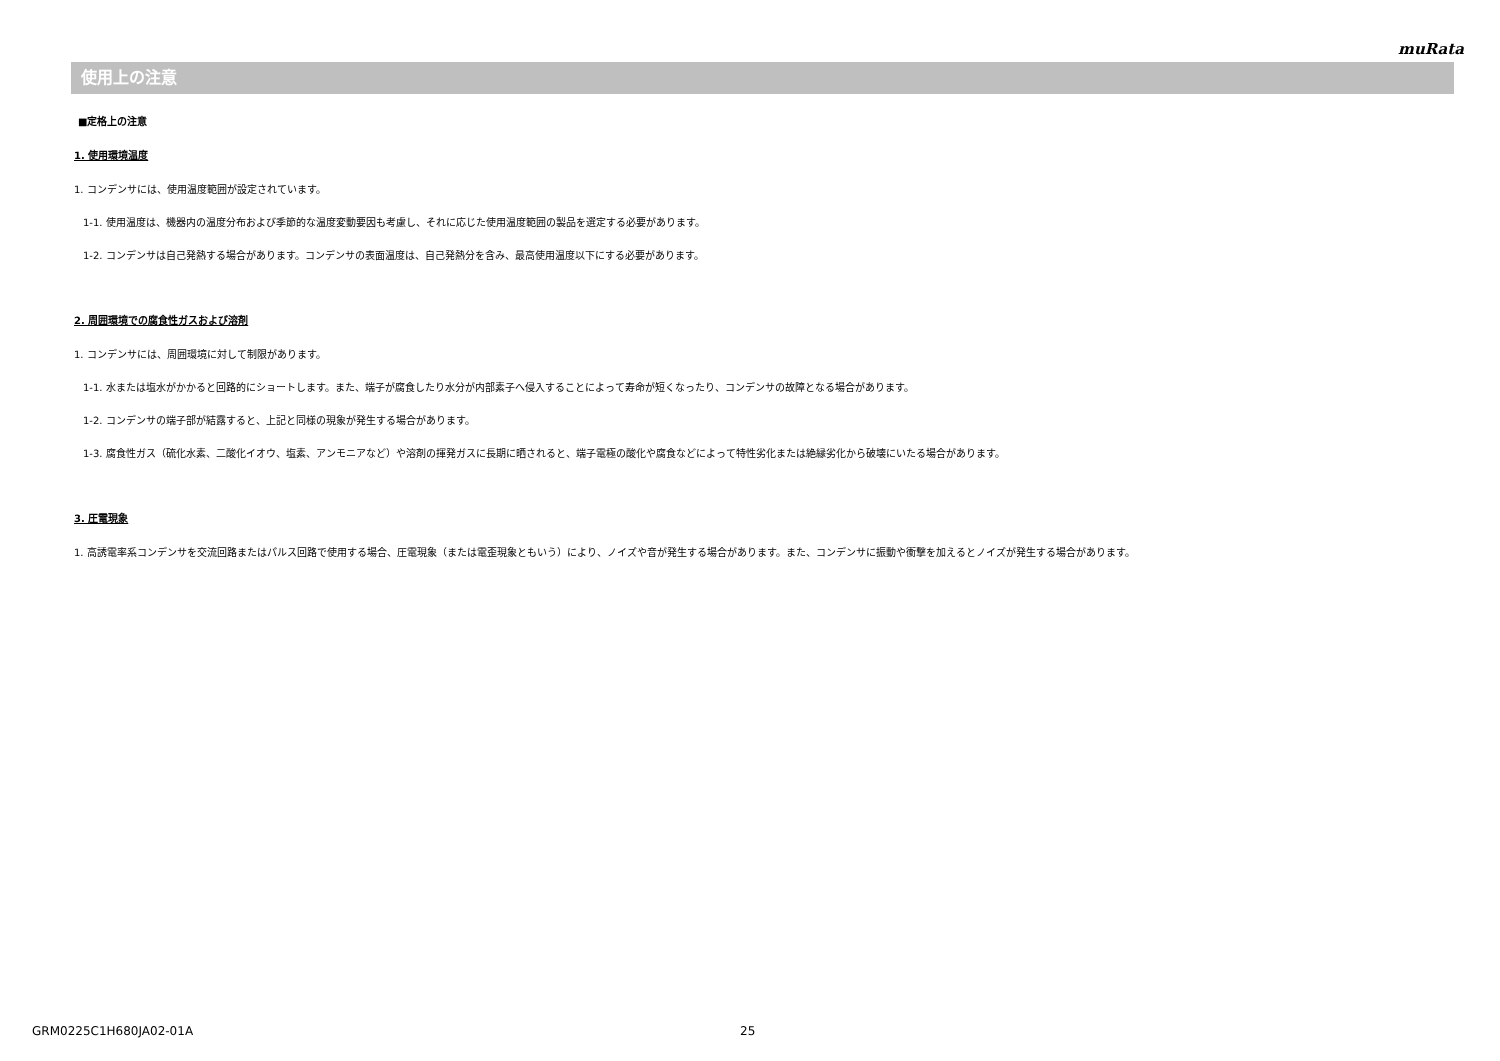muRata
使用上の注意
■定格上の注意
1. 使用環境温度
1. コンデンサには、使用温度範囲が設定されています。
1-1. 使用温度は、機器内の温度分布および季節的な温度変動要因も考慮し、それに応じた使用温度範囲の製品を選定する必要があります。
1-2. コンデンサは自己発熱する場合があります。コンデンサの表面温度は、自己発熱分を含み、最高使用温度以下にする必要があります。
2. 周囲環境での腐食性ガスおよび溶剤
1. コンデンサには、周囲環境に対して制限があります。
1-1. 水または塩水がかかると回路的にショートします。また、端子が腐食したり水分が内部素子へ侵入することによって寿命が短くなったり、コンデンサの故障となる場合があります。
1-2. コンデンサの端子部が結露すると、上記と同様の現象が発生する場合があります。
1-3. 腐食性ガス（硫化水素、二酸化イオウ、塩素、アンモニアなど）や溶剤の揮発ガスに長期に晒されると、端子電極の酸化や腐食などによって特性劣化または絶縁劣化から破壊にいたる場合があります。
3. 圧電現象
1. 高誘電率系コンデンサを交流回路またはパルス回路で使用する場合、圧電現象（または電歪現象ともいう）により、ノイズや音が発生する場合があります。また、コンデンサに振動や衝撃を加えるとノイズが発生する場合があります。
GRM0225C1H680JA02-01A 25